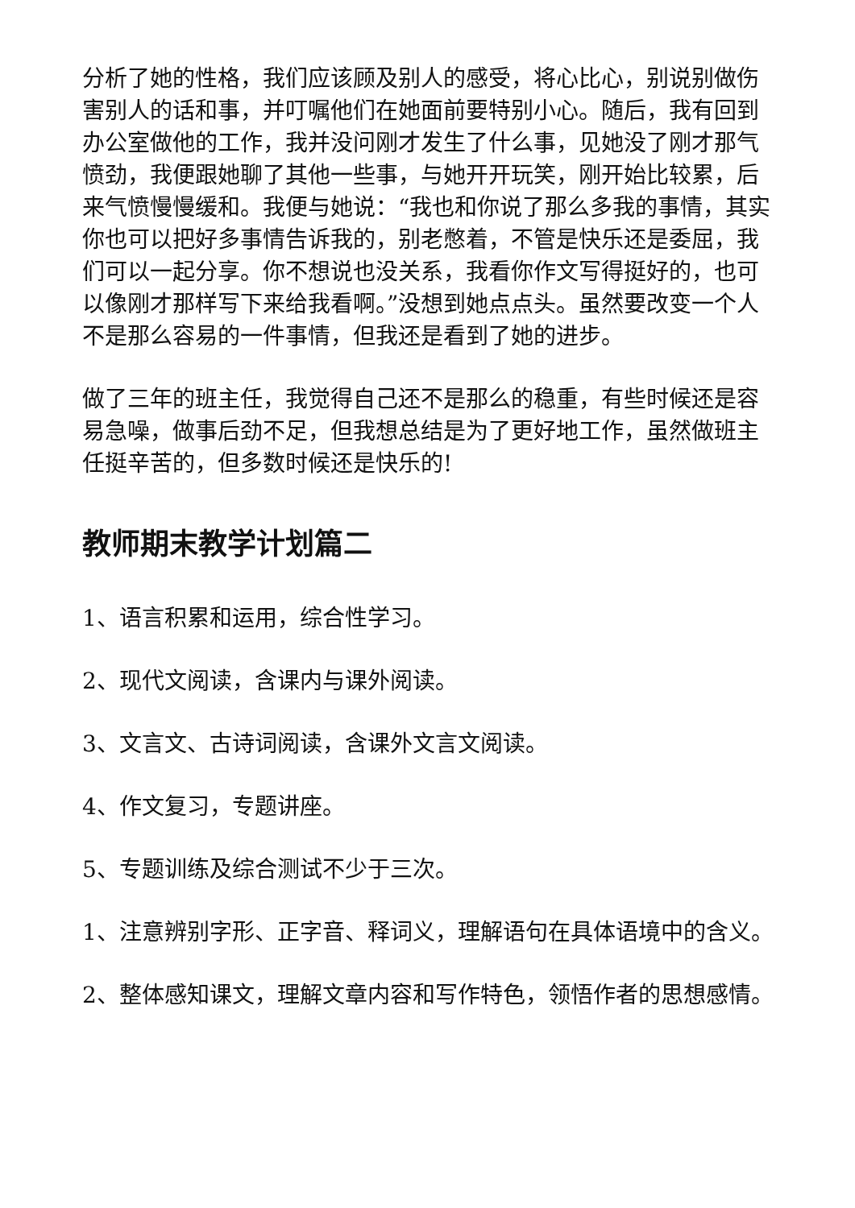分析了她的性格，我们应该顾及别人的感受，将心比心，别说别做伤害别人的话和事，并叮嘱他们在她面前要特别小心。随后，我有回到办公室做他的工作，我并没问刚才发生了什么事，见她没了刚才那气愤劲，我便跟她聊了其他一些事，与她开开玩笑，刚开始比较累，后来气愤慢慢缓和。我便与她说：“我也和你说了那么多我的事情，其实你也可以把好多事情告诉我的，别老憋着，不管是快乐还是委屈，我们可以一起分享。你不想说也没关系，我看你作文写得挺好的，也可以像刚才那样写下来给我看啊。”没想到她点点头。虽然要改变一个人不是那么容易的一件事情，但我还是看到了她的进步。
做了三年的班主任，我觉得自己还不是那么的稳重，有些时候还是容易急噪，做事后劲不足，但我想总结是为了更好地工作，虽然做班主任挺辛苦的，但多数时候还是快乐的!
教师期末教学计划篇二
1、语言积累和运用，综合性学习。
2、现代文阅读，含课内与课外阅读。
3、文言文、古诗词阅读，含课外文言文阅读。
4、作文复习，专题讲座。
5、专题训练及综合测试不少于三次。
1、注意辨别字形、正字音、释词义，理解语句在具体语境中的含义。
2、整体感知课文，理解文章内容和写作特色，领悟作者的思想感情。